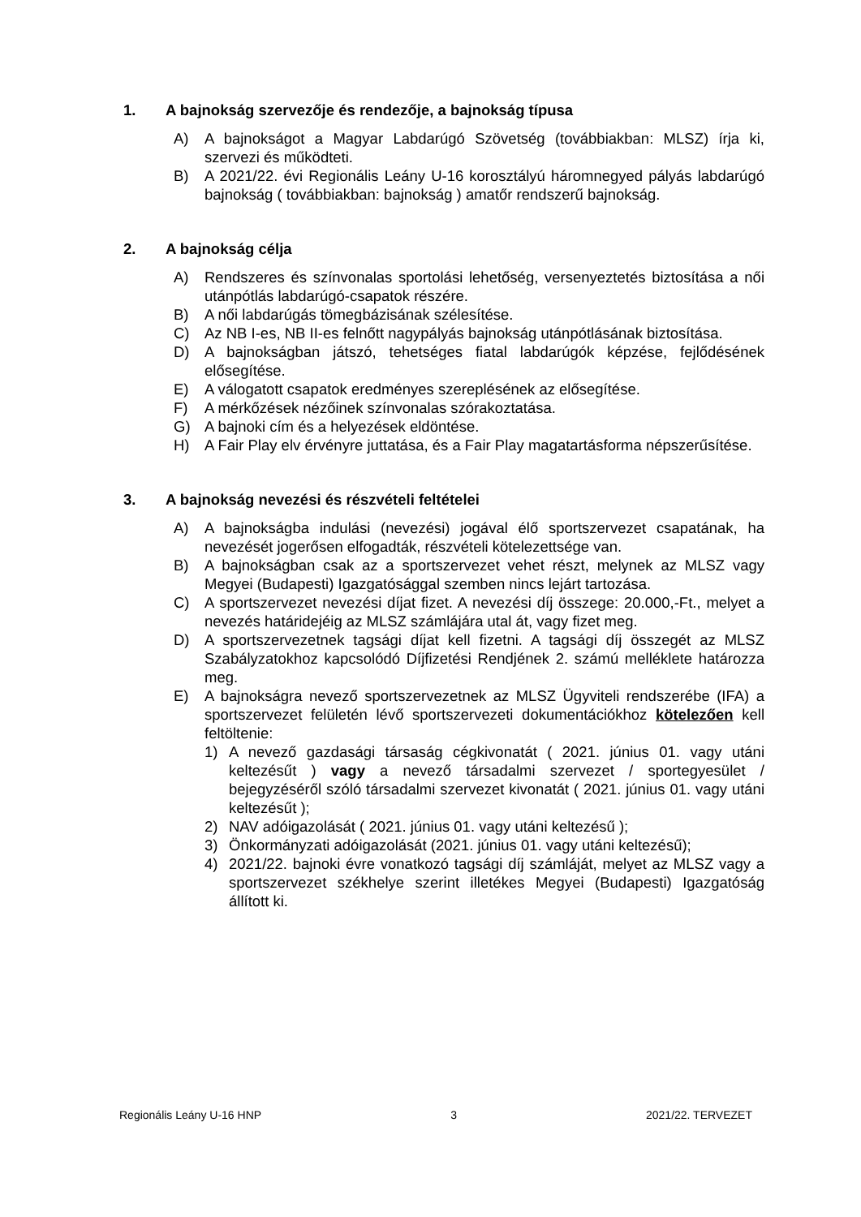1. A bajnokság szervezője és rendezője, a bajnokság típusa
A) A bajnokságot a Magyar Labdarúgó Szövetség (továbbiakban: MLSZ) írja ki, szervezi és működteti.
B) A 2021/22. évi Regionális Leány U-16 korosztályú háromnegyed pályás labdarúgó bajnokság ( továbbiakban: bajnokság ) amatőr rendszerű bajnokság.
2. A bajnokság célja
A) Rendszeres és színvonalas sportolási lehetőség, versenyeztetés biztosítása a női utánpótlás labdarúgó-csapatok részére.
B) A női labdarúgás tömegbázisának szélesítése.
C) Az NB I-es, NB II-es felnőtt nagypályás bajnokság utánpótlásának biztosítása.
D) A bajnokságban játszó, tehetséges fiatal labdarúgók képzése, fejlődésének elősegítése.
E) A válogatott csapatok eredményes szereplésének az elősegítése.
F) A mérkőzések nézőinek színvonalas szórakoztatása.
G) A bajnoki cím és a helyezések eldöntése.
H) A Fair Play elv érvényre juttatása, és a Fair Play magatartásforma népszerűsítése.
3. A bajnokság nevezési és részvételi feltételei
A) A bajnokságba indulási (nevezési) jogával élő sportszervezet csapatának, ha nevezését jogerősen elfogadták, részvételi kötelezettsége van.
B) A bajnokságban csak az a sportszervezet vehet részt, melynek az MLSZ vagy Megyei (Budapesti) Igazgatósággal szemben nincs lejárt tartozása.
C) A sportszervezet nevezési díjat fizet. A nevezési díj összege: 20.000,-Ft., melyet a nevezés határidejéig az MLSZ számlájára utal át, vagy fizet meg.
D) A sportszervezetnek tagsági díjat kell fizetni. A tagsági díj összegét az MLSZ Szabályzatokhoz kapcsolódó Díjfizetési Rendjének 2. számú melléklete határozza meg.
E) A bajnokságra nevező sportszervezetnek az MLSZ Ügyviteli rendszerébe (IFA) a sportszervezet felületén lévő sportszervezeti dokumentációkhoz kötelezően kell feltöltenie:
1) A nevező gazdasági társaság cégkivonatát ( 2021. június 01. vagy utáni keltezésűt ) vagy a nevező társadalmi szervezet / sportegyesület / bejegyzéséről szóló társadalmi szervezet kivonatát ( 2021. június 01. vagy utáni keltezésűt );
2) NAV adóigazolását ( 2021. június 01. vagy utáni keltezésű );
3) Önkormányzati adóigazolását (2021. június 01. vagy utáni keltezésű);
4) 2021/22. bajnoki évre vonatkozó tagsági díj számláját, melyet az MLSZ vagy a sportszervezet székhelye szerint illetékes Megyei (Budapesti) Igazgatóság állított ki.
Regionális Leány U-16 HNP 3 2021/22. TERVEZET